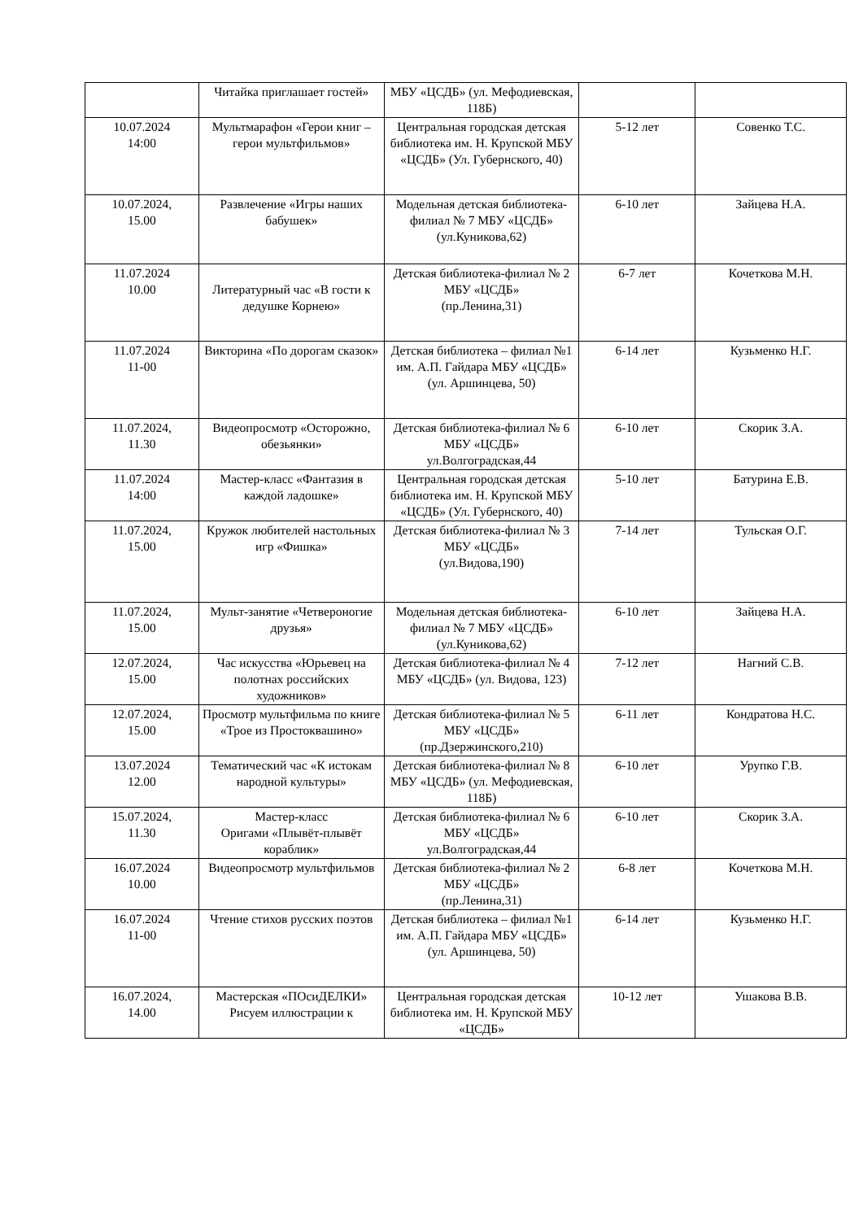| | Читайка приглашает гостей» | МБУ «ЦСДБ» (ул. Мефодиевская, 118Б) | | |
| 10.07.2024 14:00 | Мультмарафон «Герои книг – герои мультфильмов» | Центральная городская детская библиотека им. Н. Крупской МБУ «ЦСДБ» (Ул. Губернского, 40) | 5-12 лет | Совенко Т.С. |
| 10.07.2024, 15.00 | Развлечение «Игры наших бабушек» | Модельная детская библиотека-филиал № 7 МБУ «ЦСДБ» (ул.Куникова,62) | 6-10 лет | Зайцева Н.А. |
| 11.07.2024 10.00 | Литературный час «В гости к дедушке Корнею» | Детская библиотека-филиал № 2 МБУ «ЦСДБ» (пр.Ленина,31) | 6-7 лет | Кочеткова М.Н. |
| 11.07.2024 11-00 | Викторина «По дорогам сказок» | Детская библиотека – филиал №1 им. А.П. Гайдара МБУ «ЦСДБ» (ул. Аршинцева, 50) | 6-14 лет | Кузьменко Н.Г. |
| 11.07.2024, 11.30 | Видеопросмотр «Осторожно, обезьянки» | Детская библиотека-филиал № 6 МБУ «ЦСДБ» ул.Волгоградская,44 | 6-10 лет | Скорик З.А. |
| 11.07.2024 14:00 | Мастер-класс «Фантазия в каждой ладошке» | Центральная городская детская библиотека им. Н. Крупской МБУ «ЦСДБ» (Ул. Губернского, 40) | 5-10 лет | Батурина Е.В. |
| 11.07.2024, 15.00 | Кружок любителей настольных игр «Фишка» | Детская библиотека-филиал № 3 МБУ «ЦСДБ» (ул.Видова,190) | 7-14 лет | Тульская О.Г. |
| 11.07.2024, 15.00 | Мульт-занятие «Четвероногие друзья» | Модельная детская библиотека-филиал № 7 МБУ «ЦСДБ» (ул.Куникова,62) | 6-10 лет | Зайцева Н.А. |
| 12.07.2024, 15.00 | Час искусства «Юрьевец на полотнах российских художников» | Детская библиотека-филиал № 4 МБУ «ЦСДБ» (ул. Видова, 123) | 7-12 лет | Нагний С.В. |
| 12.07.2024, 15.00 | Просмотр мультфильма по книге «Трое из Простоквашино» | Детская библиотека-филиал № 5 МБУ «ЦСДБ» (пр.Дзержинского,210) | 6-11 лет | Кондратова Н.С. |
| 13.07.2024 12.00 | Тематический час «К истокам народной культуры» | Детская библиотека-филиал № 8 МБУ «ЦСДБ» (ул. Мефодиевская, 118Б) | 6-10 лет | Урупко Г.В. |
| 15.07.2024, 11.30 | Мастер-класс Оригами «Плывёт-плывёт кораблик» | Детская библиотека-филиал № 6 МБУ «ЦСДБ» ул.Волгоградская,44 | 6-10 лет | Скорик З.А. |
| 16.07.2024 10.00 | Видеопросмотр мультфильмов | Детская библиотека-филиал № 2 МБУ «ЦСДБ» (пр.Ленина,31) | 6-8 лет | Кочеткова М.Н. |
| 16.07.2024 11-00 | Чтение стихов русских поэтов | Детская библиотека – филиал №1 им. А.П. Гайдара МБУ «ЦСДБ» (ул. Аршинцева, 50) | 6-14 лет | Кузьменко Н.Г. |
| 16.07.2024, 14.00 | Мастерская «ПОсиДЕЛКИ» Рисуем иллюстрации к | Центральная городская детская библиотека им. Н. Крупской МБУ «ЦСДБ» | 10-12 лет | Ушакова В.В. |